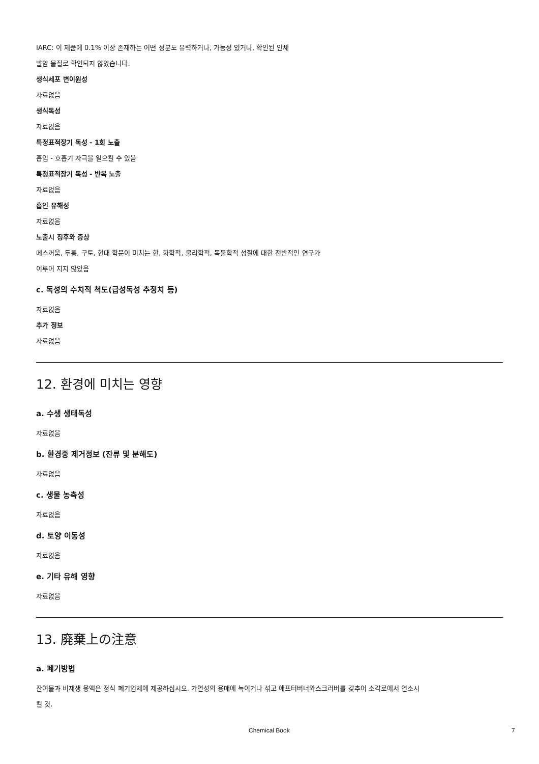IARC: 이 제품에 0.1% 이상 존재하는 어떤 성분도 유력하거나, 가능성 있거나, 확인된 인체
발암 물질로 확인되지 않았습니다.
생식세포 변이원성
자료없음
생식독성
자료없음
특정표적장기 독성 - 1회 노출
흡입 - 호흡기 자극을 일으킬 수 있음
특정표적장기 독성 - 반복 노출
자료없음
흡인 유해성
자료없음
노출시 징후와 증상
메스꺼움, 두통, 구토, 현대 학문이 미치는 한, 화학적, 물리학적, 독물학적 성질에 대한 전반적인 연구가
이루어 지지 않았음
c. 독성의 수치적 척도(급성독성 추정치 등)
자료없음
추가 정보
자료없음
12. 환경에 미치는 영향
a. 수생 생태독성
자료없음
b. 환경중 제거정보 (잔류 및 분해도)
자료없음
c. 생물 농축성
자료없음
d. 토양 이동성
자료없음
e. 기타 유해 영향
자료없음
13. 廃棄上の注意
a. 폐기방법
잔여물과 비재생 용액은 정식 폐기업체에 제공하십시오. 가연성의 용매에 녹이거나 섞고 애프터버너와스크러버를 갖추어 소각로에서 연소시
킬 것.
Chemical Book 7